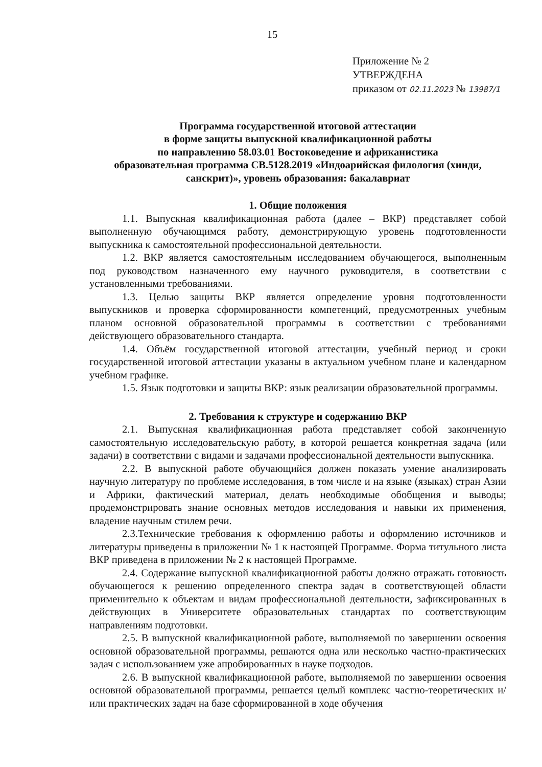15
Приложение № 2
УТВЕРЖДЕНА
приказом от 02.11.2023 № 13987/1
Программа государственной итоговой аттестации
в форме защиты выпускной квалификационной работы
по направлению 58.03.01 Востоковедение и африканистика
образовательная программа СВ.5128.2019 «Индоарийская филология (хинди, санскрит)», уровень образования: бакалавриат
1. Общие положения
1.1. Выпускная квалификационная работа (далее – ВКР) представляет собой выполненную обучающимся работу, демонстрирующую уровень подготовленности выпускника к самостоятельной профессиональной деятельности.
1.2. ВКР является самостоятельным исследованием обучающегося, выполненным под руководством назначенного ему научного руководителя, в соответствии с установленными требованиями.
1.3. Целью защиты ВКР является определение уровня подготовленности выпускников и проверка сформированности компетенций, предусмотренных учебным планом основной образовательной программы в соответствии с требованиями действующего образовательного стандарта.
1.4. Объём государственной итоговой аттестации, учебный период и сроки государственной итоговой аттестации указаны в актуальном учебном плане и календарном учебном графике.
1.5. Язык подготовки и защиты ВКР: язык реализации образовательной программы.
2. Требования к структуре и содержанию ВКР
2.1. Выпускная квалификационная работа представляет собой законченную самостоятельную исследовательскую работу, в которой решается конкретная задача (или задачи) в соответствии с видами и задачами профессиональной деятельности выпускника.
2.2. В выпускной работе обучающийся должен показать умение анализировать научную литературу по проблеме исследования, в том числе и на языке (языках) стран Азии и Африки, фактический материал, делать необходимые обобщения и выводы; продемонстрировать знание основных методов исследования и навыки их применения, владение научным стилем речи.
2.3.Технические требования к оформлению работы и оформлению источников и литературы приведены в приложении № 1 к настоящей Программе. Форма титульного листа ВКР приведена в приложении № 2 к настоящей Программе.
2.4. Содержание выпускной квалификационной работы должно отражать готовность обучающегося к решению определенного спектра задач в соответствующей области применительно к объектам и видам профессиональной деятельности, зафиксированных в действующих в Университете образовательных стандартах по соответствующим направлениям подготовки.
2.5. В выпускной квалификационной работе, выполняемой по завершении освоения основной образовательной программы, решаются одна или несколько частно-практических задач с использованием уже апробированных в науке подходов.
2.6. В выпускной квалификационной работе, выполняемой по завершении освоения основной образовательной программы, решается целый комплекс частно-теоретических и/или практических задач на базе сформированной в ходе обучения